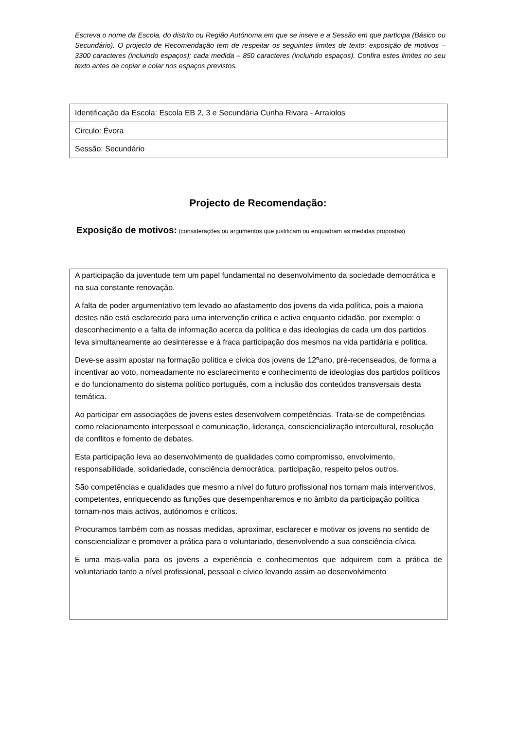Escreva o nome da Escola, do distrito ou Região Autónoma em que se insere e a Sessão em que participa (Básico ou Secundário). O projecto de Recomendação tem de respeitar os seguintes limites de texto: exposição de motivos – 3300 caracteres (incluindo espaços); cada medida – 850 caracteres (incluindo espaços). Confira estes limites no seu texto antes de copiar e colar nos espaços previstos.
| Identificação da Escola: Escola EB 2, 3 e Secundária Cunha Rivara - Arraiolos |
| Circulo: Évora |
| Sessão: Secundário |
Projecto de Recomendação:
Exposição de motivos: (considerações ou argumentos que justificam ou enquadram as medidas propostas)
A participação da juventude tem um papel fundamental no desenvolvimento da sociedade democrática e na sua constante renovação.
A falta de poder argumentativo tem levado ao afastamento dos jovens da vida política, pois a maioria destes não está esclarecido para uma intervenção crítica e activa enquanto cidadão, por exemplo: o desconhecimento e a falta de informação acerca da política e das ideologias de cada um dos partidos leva simultaneamente ao desinteresse e à fraca participação dos mesmos na vida partidária e política.
Deve-se assim apostar na formação política e cívica dos jovens de 12ºano, pré-recenseados, de forma a incentivar ao voto, nomeadamente no esclarecimento e conhecimento de ideologias dos partidos políticos e do funcionamento do sistema político português, com a inclusão dos conteúdos transversais desta temática.
Ao participar em associações de jovens estes desenvolvem competências. Trata-se de competências como relacionamento interpessoal e comunicação, liderança, consciencialização intercultural, resolução de conflitos e fomento de debates.
Esta participação leva ao desenvolvimento de qualidades como compromisso, envolvimento, responsabilidade, solidariedade, consciência democrática, participação, respeito pelos outros.
São competências e qualidades que mesmo a nível do futuro profissional nos tornam mais interventivos, competentes, enriquecendo as funções que desempenharemos e no âmbito da participação política tornam-nos mais activos, autónomos e críticos.
Procuramos também com as nossas medidas, aproximar, esclarecer e motivar os jovens no sentido de consciencializar e promover a prática para o voluntariado, desenvolvendo a sua consciência cívica.
É uma mais-valia para os jovens a experiência e conhecimentos que adquirem com a prática de voluntariado tanto a nível profissional, pessoal e cívico levando assim ao desenvolvimento